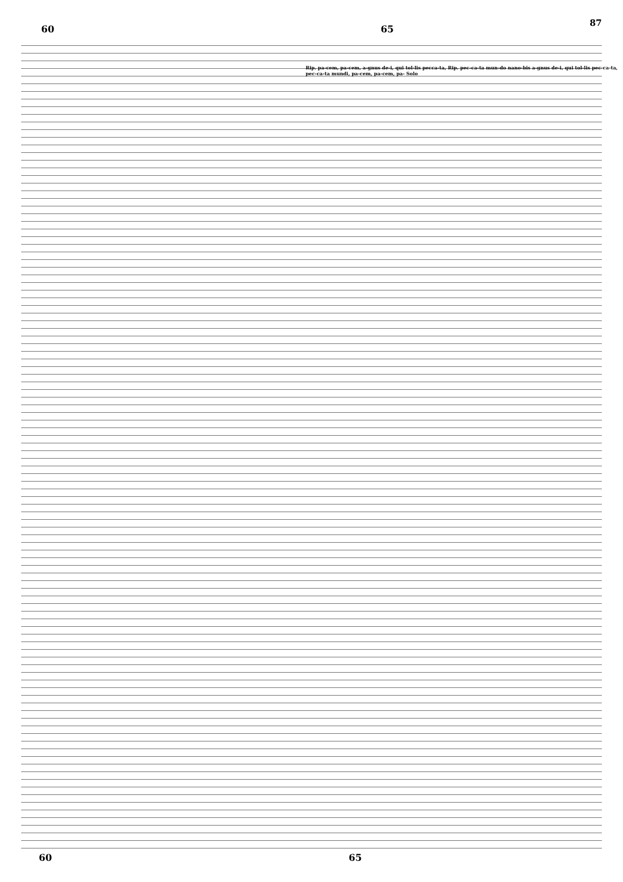87
60 65
Rip. pa-cem, pa-cem, a-gnus de-i, qui tol-lis pecca-ta, Rip. pec-ca-ta mun-do nano-bis a-gnus de-i, qui tol-lis pec-ca-ta, pec-ca-ta mundi, pa-cem, pa-cem, pa- Solo
60 65